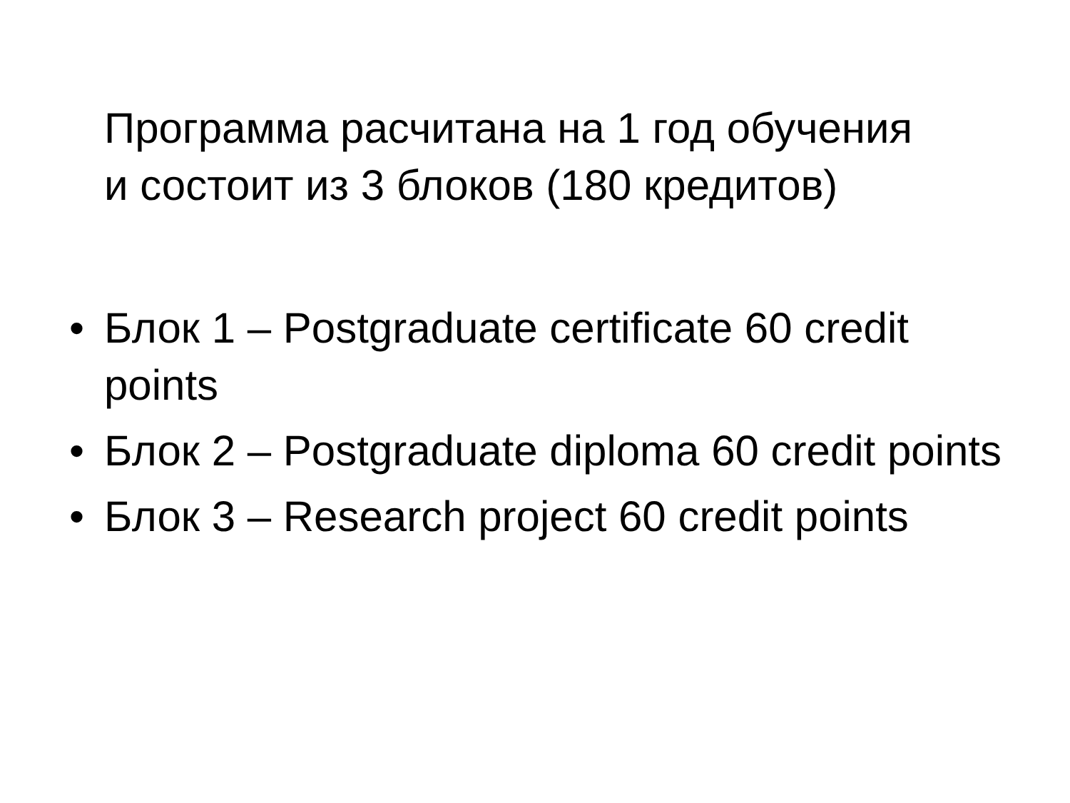Программа расчитана на 1 год обучения
и состоит из 3 блоков (180 кредитов)
• Блок 1 – Postgraduate certificate 60 credit points
• Блок 2 – Postgraduate diploma 60 credit points
• Блок 3 – Research project 60 credit points